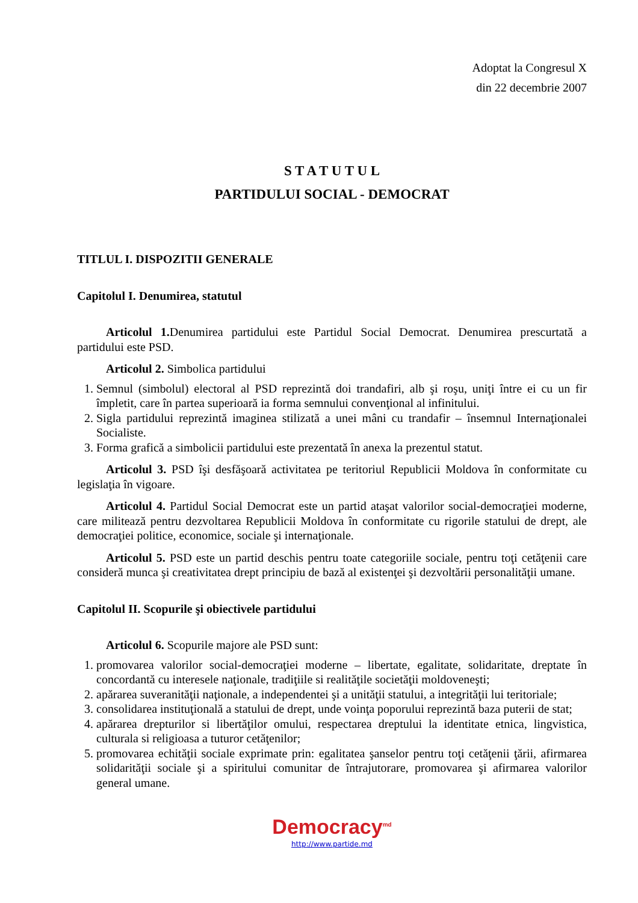Adoptat la Congresul X
din 22 decembrie 2007
S T A T U T U L
PARTIDULUI SOCIAL - DEMOCRAT
TITLUL I. DISPOZITII GENERALE
Capitolul I. Denumirea, statutul
Articolul 1. Denumirea partidului este Partidul Social Democrat. Denumirea prescurtată a partidului este PSD.
Articolul 2. Simbolica partidului
1. Semnul (simbolul) electoral al PSD reprezintă doi trandafiri, alb şi roşu, uniţi între ei cu un fir împletit, care în partea superioară ia forma semnului convenţional al infinitului.
2. Sigla partidului reprezintă imaginea stilizată a unei mâni cu trandafir – însemnul Internaţionalei Socialiste.
3. Forma grafică a simbolicii partidului este prezentată în anexa la prezentul statut.
Articolul 3. PSD îşi desfăşoară activitatea pe teritoriul Republicii Moldova în conformitate cu legislaţia în vigoare.
Articolul 4. Partidul Social Democrat este un partid ataşat valorilor social-democraţiei moderne, care militează pentru dezvoltarea Republicii Moldova în conformitate cu rigorile statului de drept, ale democraţiei politice, economice, sociale şi internaţionale.
Articolul 5. PSD este un partid deschis pentru toate categoriile sociale, pentru toţi cetăţenii care consideră munca şi creativitatea drept principiu de bază al existenţei şi dezvoltării personalităţii umane.
Capitolul II. Scopurile şi obiectivele partidului
Articolul 6. Scopurile majore ale PSD sunt:
1. promovarea valorilor social-democraţiei moderne – libertate, egalitate, solidaritate, dreptate în concordantă cu interesele naţionale, tradiţiile si realităţile societăţii moldoveneşti;
2. apărarea suveranităţii naţionale, a independentei şi a unităţii statului, a integrităţii lui teritoriale;
3. consolidarea instituţională a statului de drept, unde voinţa poporului reprezintă baza puterii de stat;
4. apărarea drepturilor si libertăţilor omului, respectarea dreptului la identitate etnica, lingvistica, culturala si religioasa a tuturor cetăţenilor;
5. promovarea echităţii sociale exprimate prin: egalitatea şanselor pentru toţi cetăţenii ţării, afirmarea solidarităţii sociale şi a spiritului comunitar de întrajutorare, promovarea şi afirmarea valorilor general umane.
Democracy<sup>md</sup>
http://www.partide.md